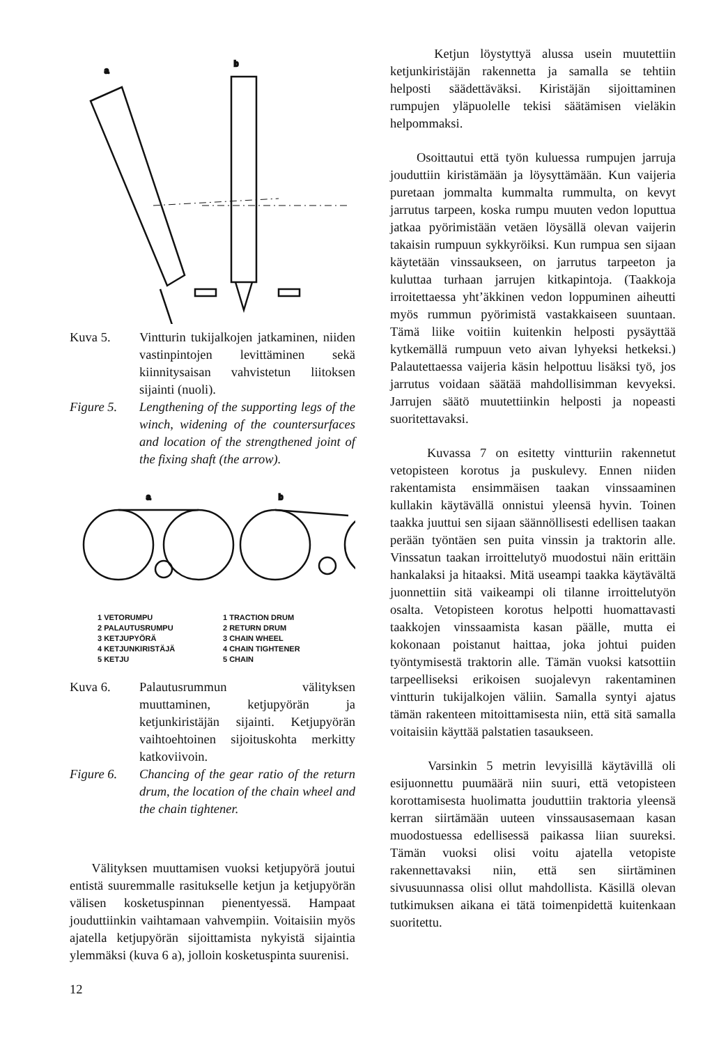a
b
Kuva 5. Vintturin tukijalkojen jatkaminen, niiden vastinpintojen levittäminen sekä kiinnitysaisan vahvistetun liitoksen sijainti (nuoli).
Figure 5. Lengthening of the supporting legs of the winch, widening of the countersurfaces and location of the strengthened joint of the fixing shaft (the arrow).
a
b
1 VETORUMPU
2 PALAUTUSRUMPU
3 KETJUPYÖRÄ
4 KETJUNKIRISTÄJÄ
5 KETJU
1 TRACTION DRUM
2 RETURN DRUM
3 CHAIN WHEEL
4 CHAIN TIGHTENER
5 CHAIN
Kuva 6. Palautusrummun välityksen muuttaminen, ketjupyörän ja ketjunkiristäjän sijainti. Ketjupyörän vaihtoehtoinen sijoituskohta merkitty katkoviivoin.
Figure 6. Chancing of the gear ratio of the return drum, the location of the chain wheel and the chain tightener.
Välityksen muuttamisen vuoksi ketjupyörä joutui entistä suuremmalle rasitukselle ketjun ja ketjupyörän välisen kosketuspinnan pienentyessä. Hampaat jouduttiinkin vaihtamaan vahvempiin. Voitaisiin myös ajatella ketjupyörän sijoittamista nykyistä sijaintia ylemmäksi (kuva 6 a), jolloin kosketuspinta suurenisi.
12
Ketjun löystyttyä alussa usein muutettiin ketjunkiristäjän rakennetta ja samalla se tehtiin helposti säädettäväksi. Kiristäjän sijoittaminen rumpujen yläpuolelle tekisi säätämisen vieläkin helpommaksi.
Osoittautui että työn kuluessa rumpujen jarruja jouduttiin kiristämään ja löysyttämään. Kun vaijeria puretaan jommalta kummalta rummulta, on kevyt jarrutus tarpeen, koska rumpu muuten vedon loputtua jatkaa pyörimistään vetäen löysällä olevan vaijerin takaisin rumpuun sykkyröiksi. Kun rumpua sen sijaan käytetään vinssaukseen, on jarrutus tarpeeton ja kuluttaa turhaan jarrujen kitkapintoja. (Taakkoja irroitettaessa yht’äkkinen vedon loppuminen aiheutti myös rummun pyörimistä vastakkaiseen suuntaan. Tämä liike voitiin kuitenkin helposti pysäyttää kytkemällä rumpuun veto aivan lyhyeksi hetkeksi.) Palautettaessa vaijeria käsin helpottuu lisäksi työ, jos jarrutus voidaan säätää mahdollisimman kevyeksi. Jarrujen säätö muutettiinkin helposti ja nopeasti suoritettavaksi.
Kuvassa 7 on esitetty vintturiin rakennetut vetopisteen korotus ja puskulevy. Ennen niiden rakentamista ensimmäisen taakan vinssaaminen kullakin käytävällä onnistui yleensä hyvin. Toinen taakka juuttui sen sijaan säännöllisesti edellisen taakan perään työntäen sen puita vinssin ja traktorin alle. Vinssatun taakan irroittelutyö muodostui näin erittäin hankalaksi ja hitaaksi. Mitä useampi taakka käytävältä juonnettiin sitä vaikeampi oli tilanne irroittelutyön osalta. Vetopisteen korotus helpotti huomattavasti taakkojen vinssaamista kasan päälle, mutta ei kokonaan poistanut haittaa, joka johtui puiden työntymisestä traktorin alle. Tämän vuoksi katsottiin tarpeelliseksi erikoisen suojalevyn rakentaminen vintturin tukijalkojen väliin. Samalla syntyi ajatus tämän rakenteen mitoittamisesta niin, että sitä samalla voitaisiin käyttää palstatien tasaukseen.
Varsinkin 5 metrin levyisillä käytävillä oli esijuonnettu puumäärä niin suuri, että vetopisteen korottamisesta huolimatta jouduttiin traktoria yleensä kerran siirtämään uuteen vinssausasemaan kasan muodostuessa edellisessä paikassa liian suureksi. Tämän vuoksi olisi voitu ajatella vetopiste rakennettavaksi niin, että sen siirtäminen sivusuunnassa olisi ollut mahdollista. Käsillä olevan tutkimuksen aikana ei tätä toimenpidettä kuitenkaan suoritettu.